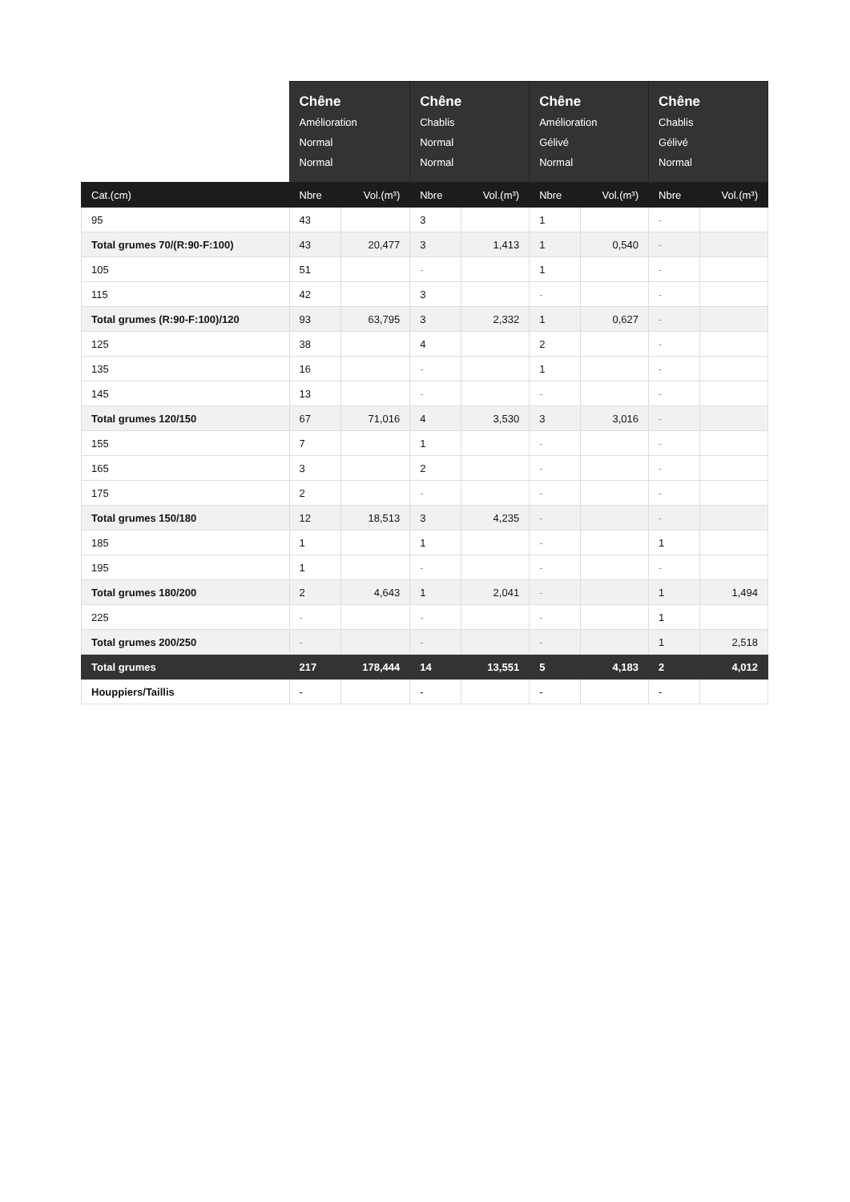| | Chêne Amélioration Normal Normal | | Chêne Chablis Normal Normal | | Chêne Amélioration Gélivé Normal | | Chêne Chablis Gélivé Normal | |
| --- | --- | --- | --- | --- | --- | --- | --- | --- |
| Cat.(cm) | Nbre | Vol.(m³) | Nbre | Vol.(m³) | Nbre | Vol.(m³) | Nbre | Vol.(m³) |
| 95 | 43 | | 3 | | 1 | | - | |
| Total grumes 70/(R:90-F:100) | 43 | 20,477 | 3 | 1,413 | 1 | 0,540 | - | |
| 105 | 51 | | - | | 1 | | - | |
| 115 | 42 | | 3 | | - | | - | |
| Total grumes (R:90-F:100)/120 | 93 | 63,795 | 3 | 2,332 | 1 | 0,627 | - | |
| 125 | 38 | | 4 | | 2 | | - | |
| 135 | 16 | | - | | 1 | | - | |
| 145 | 13 | | - | | - | | - | |
| Total grumes 120/150 | 67 | 71,016 | 4 | 3,530 | 3 | 3,016 | - | |
| 155 | 7 | | 1 | | - | | - | |
| 165 | 3 | | 2 | | - | | - | |
| 175 | 2 | | - | | - | | - | |
| Total grumes 150/180 | 12 | 18,513 | 3 | 4,235 | - | | - | |
| 185 | 1 | | 1 | | - | | 1 | |
| 195 | 1 | | - | | - | | - | |
| Total grumes 180/200 | 2 | 4,643 | 1 | 2,041 | - | | 1 | 1,494 |
| 225 | - | | - | | - | | 1 | |
| Total grumes 200/250 | - | | - | | - | | 1 | 2,518 |
| Total grumes | 217 | 178,444 | 14 | 13,551 | 5 | 4,183 | 2 | 4,012 |
| Houppiers/Taillis | - | | - | | - | | - | |